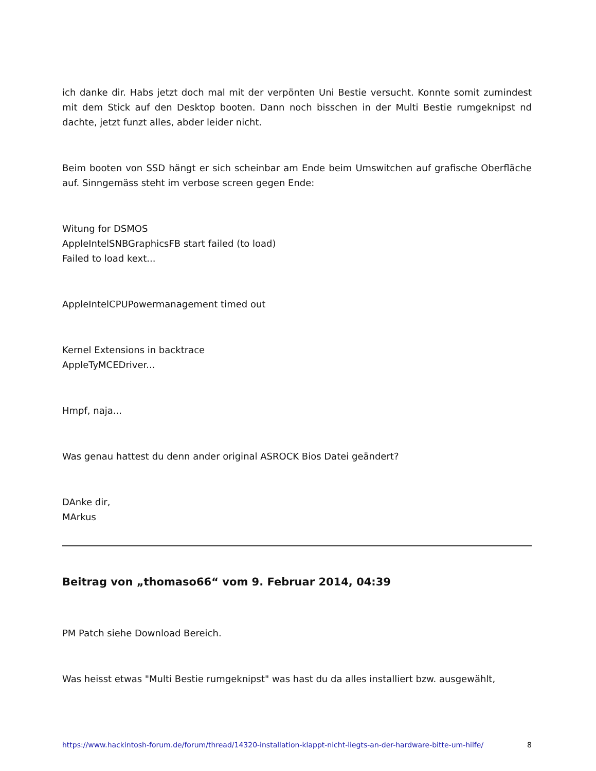ich danke dir. Habs jetzt doch mal mit der verpönten Uni Bestie versucht. Konnte somit zumindest mit dem Stick auf den Desktop booten. Dann noch bisschen in der Multi Bestie rumgeknipst nd dachte, jetzt funzt alles, abder leider nicht.
Beim booten von SSD hängt er sich scheinbar am Ende beim Umswitchen auf grafische Oberfläche auf. Sinngemäss steht im verbose screen gegen Ende:
Witung for DSMOS
AppleIntelSNBGraphicsFB start failed (to load)
Failed to load kext...
AppleIntelCPUPowermanagement timed out
Kernel Extensions in backtrace
AppleTyMCEDriver...
Hmpf, naja...
Was genau hattest du denn ander original ASROCK Bios Datei geändert?
DAnke dir,
MArkus
Beitrag von „thomaso66“ vom 9. Februar 2014, 04:39
PM Patch siehe Download Bereich.
Was heisst etwas "Multi Bestie rumgeknipst" was hast du da alles installiert bzw. ausgewählt,
https://www.hackintosh-forum.de/forum/thread/14320-installation-klappt-nicht-liegts-an-der-hardware-bitte-um-hilfe/ 8